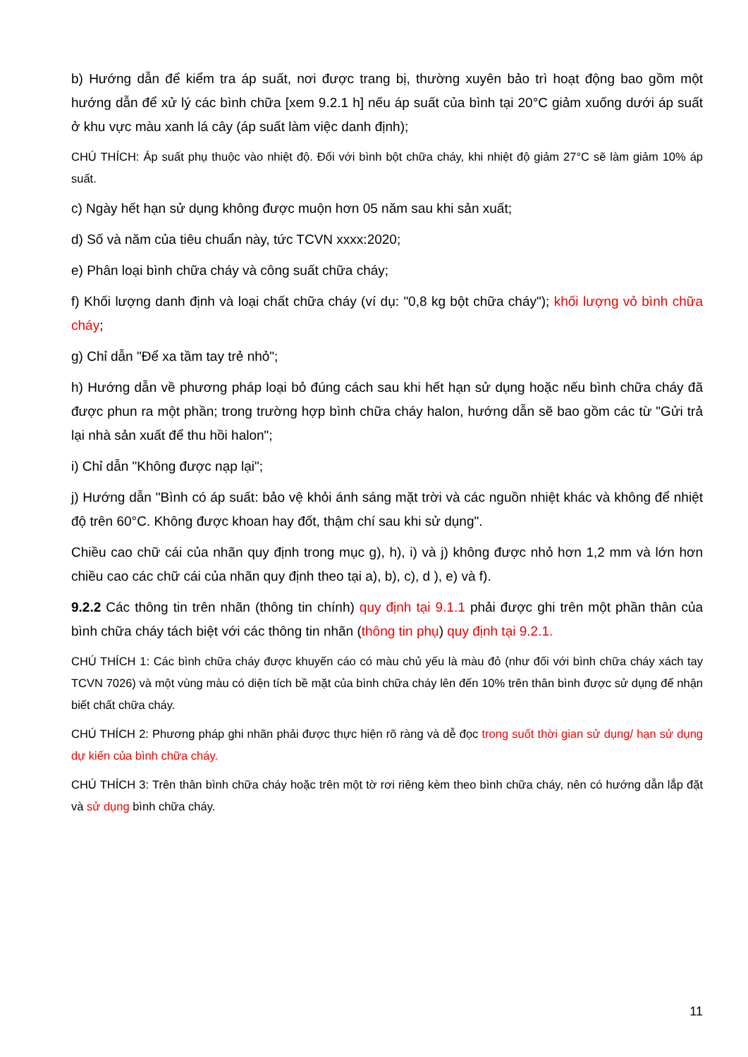b) Hướng dẫn để kiểm tra áp suất, nơi được trang bị, thường xuyên bảo trì hoạt động bao gồm một hướng dẫn để xử lý các bình chữa [xem 9.2.1 h] nếu áp suất của bình tại 20°C giảm xuống dưới áp suất ở khu vực màu xanh lá cây (áp suất làm việc danh định);
CHÚ THÍCH: Áp suất phụ thuộc vào nhiệt độ. Đối với bình bột chữa cháy, khi nhiệt độ giảm 27°C sẽ làm giảm 10% áp suất.
c) Ngày hết hạn sử dụng không được muộn hơn 05 năm sau khi sản xuất;
d) Số và năm của tiêu chuẩn này, tức TCVN xxxx:2020;
e) Phân loại bình chữa cháy và công suất chữa cháy;
f) Khối lượng danh định và loại chất chữa cháy (ví dụ: "0,8 kg bột chữa cháy"); khối lượng vỏ bình chữa cháy;
g) Chỉ dẫn "Để xa tầm tay trẻ nhỏ";
h) Hướng dẫn về phương pháp loại bỏ đúng cách sau khi hết hạn sử dụng hoặc nếu bình chữa cháy đã được phun ra một phần; trong trường hợp bình chữa cháy halon, hướng dẫn sẽ bao gồm các từ "Gửi trả lại nhà sản xuất để thu hồi halon";
i) Chỉ dẫn "Không được nạp lại";
j) Hướng dẫn "Bình có áp suất: bảo vệ khỏi ánh sáng mặt trời và các nguồn nhiệt khác và không để nhiệt độ trên 60°C. Không được khoan hay đốt, thậm chí sau khi sử dụng".
Chiều cao chữ cái của nhãn quy định trong mục g), h), i) và j) không được nhỏ hơn 1,2 mm và lớn hơn chiều cao các chữ cái của nhãn quy định theo tại a), b), c), d ), e) và f).
9.2.2 Các thông tin trên nhãn (thông tin chính) quy định tại 9.1.1 phải được ghi trên một phần thân của bình chữa cháy tách biệt với các thông tin nhãn (thông tin phụ) quy định tại 9.2.1.
CHÚ THÍCH 1: Các bình chữa cháy được khuyến cáo có màu chủ yếu là màu đỏ (như đối với bình chữa cháy xách tay TCVN 7026) và một vùng màu có diện tích bề mặt của bình chữa cháy lên đến 10% trên thân bình được sử dụng để nhận biết chất chữa cháy.
CHÚ THÍCH 2: Phương pháp ghi nhãn phải được thực hiện rõ ràng và dễ đọc trong suốt thời gian sử dụng/ hạn sử dụng dự kiến của bình chữa cháy.
CHÚ THÍCH 3: Trên thân bình chữa cháy hoặc trên một tờ rơi riêng kèm theo bình chữa cháy, nên có hướng dẫn lắp đặt và sử dụng bình chữa cháy.
11